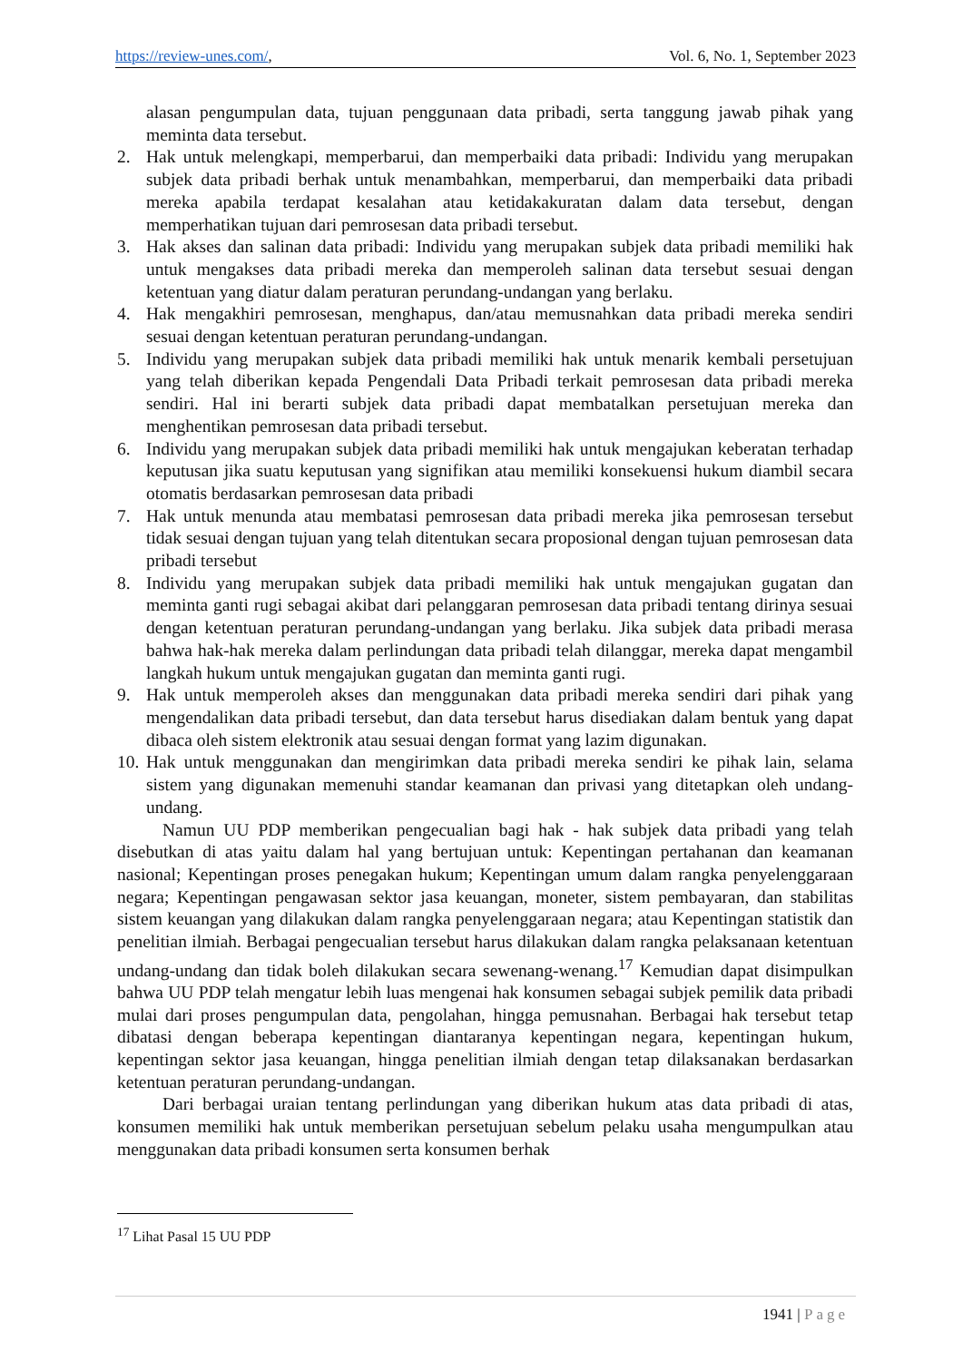https://review-unes.com/, Vol. 6, No. 1, September 2023
alasan pengumpulan data, tujuan penggunaan data pribadi, serta tanggung jawab pihak yang meminta data tersebut.
2. Hak untuk melengkapi, memperbarui, dan memperbaiki data pribadi: Individu yang merupakan subjek data pribadi berhak untuk menambahkan, memperbarui, dan memperbaiki data pribadi mereka apabila terdapat kesalahan atau ketidakakuratan dalam data tersebut, dengan memperhatikan tujuan dari pemrosesan data pribadi tersebut.
3. Hak akses dan salinan data pribadi: Individu yang merupakan subjek data pribadi memiliki hak untuk mengakses data pribadi mereka dan memperoleh salinan data tersebut sesuai dengan ketentuan yang diatur dalam peraturan perundang-undangan yang berlaku.
4. Hak mengakhiri pemrosesan, menghapus, dan/atau memusnahkan data pribadi mereka sendiri sesuai dengan ketentuan peraturan perundang-undangan.
5. Individu yang merupakan subjek data pribadi memiliki hak untuk menarik kembali persetujuan yang telah diberikan kepada Pengendali Data Pribadi terkait pemrosesan data pribadi mereka sendiri. Hal ini berarti subjek data pribadi dapat membatalkan persetujuan mereka dan menghentikan pemrosesan data pribadi tersebut.
6. Individu yang merupakan subjek data pribadi memiliki hak untuk mengajukan keberatan terhadap keputusan jika suatu keputusan yang signifikan atau memiliki konsekuensi hukum diambil secara otomatis berdasarkan pemrosesan data pribadi
7. Hak untuk menunda atau membatasi pemrosesan data pribadi mereka jika pemrosesan tersebut tidak sesuai dengan tujuan yang telah ditentukan secara proposional dengan tujuan pemrosesan data pribadi tersebut
8. Individu yang merupakan subjek data pribadi memiliki hak untuk mengajukan gugatan dan meminta ganti rugi sebagai akibat dari pelanggaran pemrosesan data pribadi tentang dirinya sesuai dengan ketentuan peraturan perundang-undangan yang berlaku. Jika subjek data pribadi merasa bahwa hak-hak mereka dalam perlindungan data pribadi telah dilanggar, mereka dapat mengambil langkah hukum untuk mengajukan gugatan dan meminta ganti rugi.
9. Hak untuk memperoleh akses dan menggunakan data pribadi mereka sendiri dari pihak yang mengendalikan data pribadi tersebut, dan data tersebut harus disediakan dalam bentuk yang dapat dibaca oleh sistem elektronik atau sesuai dengan format yang lazim digunakan.
10.
Hak untuk menggunakan dan mengirimkan data pribadi mereka sendiri ke pihak lain, selama sistem yang digunakan memenuhi standar keamanan dan privasi yang ditetapkan oleh undang-undang.
Namun UU PDP memberikan pengecualian bagi hak - hak subjek data pribadi yang telah disebutkan di atas yaitu dalam hal yang bertujuan untuk: Kepentingan pertahanan dan keamanan nasional; Kepentingan proses penegakan hukum; Kepentingan umum dalam rangka penyelenggaraan negara; Kepentingan pengawasan sektor jasa keuangan, moneter, sistem pembayaran, dan stabilitas sistem keuangan yang dilakukan dalam rangka penyelenggaraan negara; atau Kepentingan statistik dan penelitian ilmiah. Berbagai pengecualian tersebut harus dilakukan dalam rangka pelaksanaan ketentuan undang-undang dan tidak boleh dilakukan secara sewenang-wenang.<sup>17</sup> Kemudian dapat disimpulkan bahwa UU PDP telah mengatur lebih luas mengenai hak konsumen sebagai subjek pemilik data pribadi mulai dari proses pengumpulan data, pengolahan, hingga pemusnahan. Berbagai hak tersebut tetap dibatasi dengan beberapa kepentingan diantaranya kepentingan negara, kepentingan hukum, kepentingan sektor jasa keuangan, hingga penelitian ilmiah dengan tetap dilaksanakan berdasarkan ketentuan peraturan perundang-undangan.
Dari berbagai uraian tentang perlindungan yang diberikan hukum atas data pribadi di atas, konsumen memiliki hak untuk memberikan persetujuan sebelum pelaku usaha mengumpulkan atau menggunakan data pribadi konsumen serta konsumen berhak
<sup>17</sup> Lihat Pasal 15 UU PDP
1941 | Page